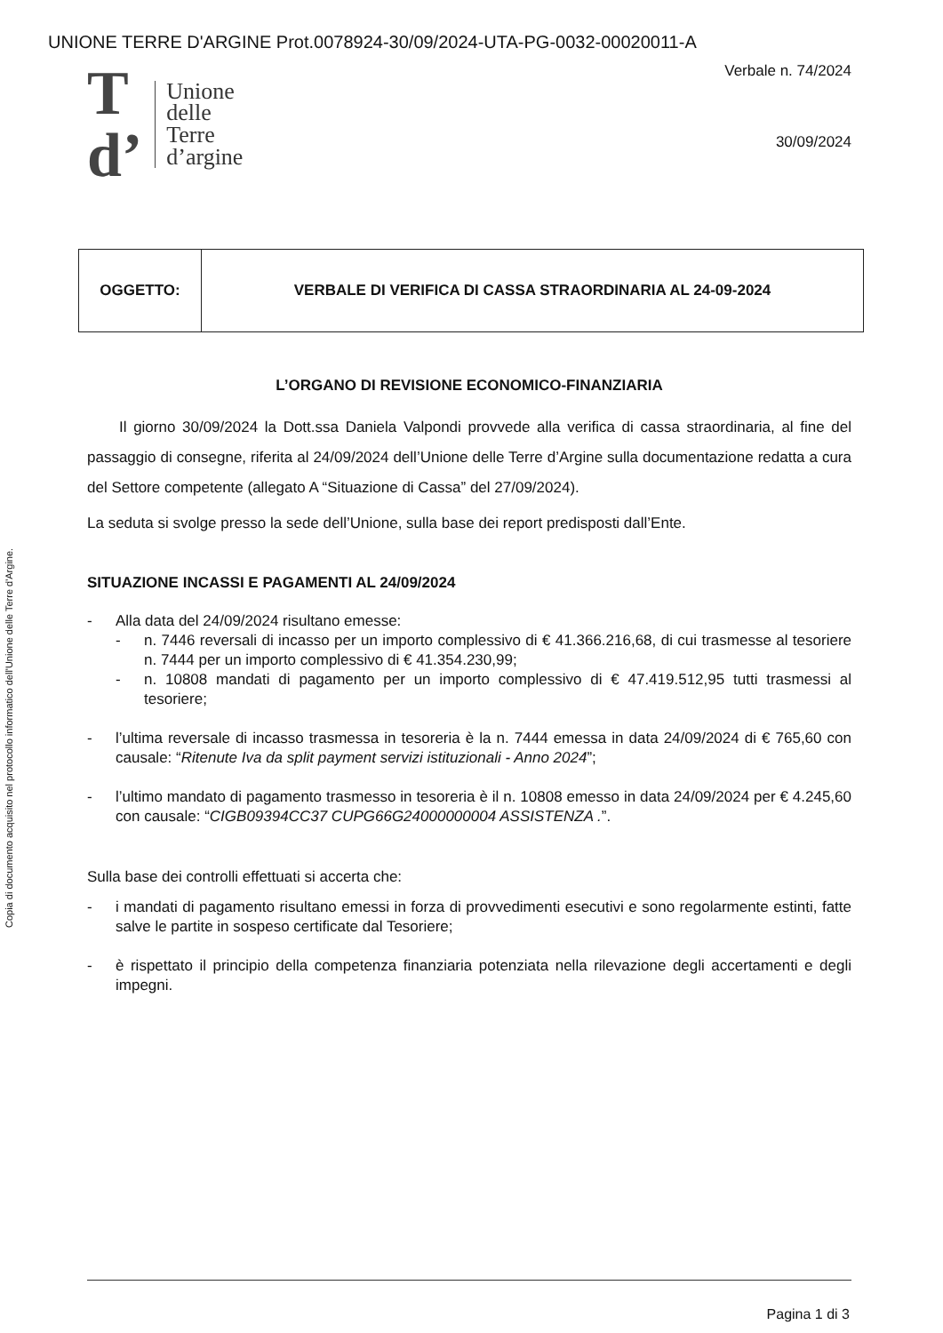UNIONE TERRE D'ARGINE Prot.0078924-30/09/2024-UTA-PG-0032-00020011-A
Copia di documento acquisito nel protocollo informatico dell'Unione delle Terre d'Argine.
T
d’
Unione
delle
Terre
d’argine
Verbale n. 74/2024
30/09/2024
| OGGETTO: | VERBALE DI VERIFICA DI CASSA STRAORDINARIA AL 24-09-2024 |
L’ORGANO DI REVISIONE ECONOMICO-FINANZIARIA
Il giorno 30/09/2024 la Dott.ssa Daniela Valpondi provvede alla verifica di cassa straordinaria, al fine del passaggio di consegne, riferita al 24/09/2024 dell’Unione delle Terre d’Argine sulla documentazione redatta a cura del Settore competente (allegato A “Situazione di Cassa” del 27/09/2024).
La seduta si svolge presso la sede dell’Unione, sulla base dei report predisposti dall’Ente.
SITUAZIONE INCASSI E PAGAMENTI AL 24/09/2024
- Alla data del 24/09/2024 risultano emesse:
- n. 7446 reversali di incasso per un importo complessivo di € 41.366.216,68, di cui trasmesse al tesoriere n. 7444 per un importo complessivo di € 41.354.230,99;
- n. 10808 mandati di pagamento per un importo complessivo di € 47.419.512,95 tutti trasmessi al tesoriere;
- l’ultima reversale di incasso trasmessa in tesoreria è la n. 7444 emessa in data 24/09/2024 di € 765,60 con causale: “Ritenute Iva da split payment servizi istituzionali - Anno 2024”;
- l’ultimo mandato di pagamento trasmesso in tesoreria è il n. 10808 emesso in data 24/09/2024 per € 4.245,60 con causale: “CIGB09394CC37 CUPG66G24000000004 ASSISTENZA .”.
Sulla base dei controlli effettuati si accerta che:
- i mandati di pagamento risultano emessi in forza di provvedimenti esecutivi e sono regolarmente estinti, fatte salve le partite in sospeso certificate dal Tesoriere;
- è rispettato il principio della competenza finanziaria potenziata nella rilevazione degli accertamenti e degli impegni.
Pagina 1 di 3